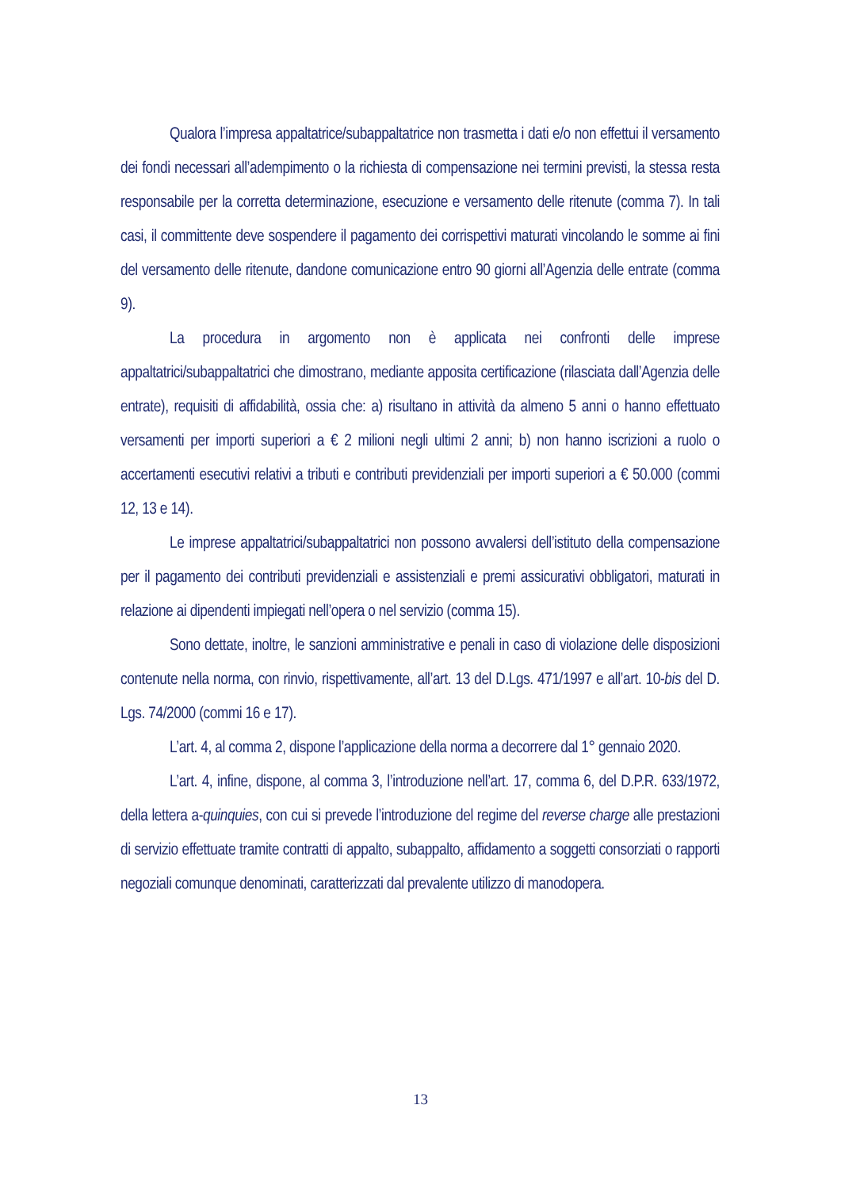Qualora l’impresa appaltatrice/subappaltatrice non trasmetta i dati e/o non effettui il versamento dei fondi necessari all’adempimento o la richiesta di compensazione nei termini previsti, la stessa resta responsabile per la corretta determinazione, esecuzione e versamento delle ritenute (comma 7). In tali casi, il committente deve sospendere il pagamento dei corrispettivi maturati vincolando le somme ai fini del versamento delle ritenute, dandone comunicazione entro 90 giorni all’Agenzia delle entrate (comma 9).
La procedura in argomento non è applicata nei confronti delle imprese appaltatrici/subappaltatrici che dimostrano, mediante apposita certificazione (rilasciata dall’Agenzia delle entrate), requisiti di affidabilità, ossia che: a) risultano in attività da almeno 5 anni o hanno effettuato versamenti per importi superiori a € 2 milioni negli ultimi 2 anni; b) non hanno iscrizioni a ruolo o accertamenti esecutivi relativi a tributi e contributi previdenziali per importi superiori a € 50.000 (commi 12, 13 e 14).
Le imprese appaltatrici/subappaltatrici non possono avvalersi dell’istituto della compensazione per il pagamento dei contributi previdenziali e assistenziali e premi assicurativi obbligatori, maturati in relazione ai dipendenti impiegati nell’opera o nel servizio (comma 15).
Sono dettate, inoltre, le sanzioni amministrative e penali in caso di violazione delle disposizioni contenute nella norma, con rinvio, rispettivamente, all’art. 13 del D.Lgs. 471/1997 e all’art. 10-bis del D. Lgs. 74/2000 (commi 16 e 17).
L’art. 4, al comma 2, dispone l’applicazione della norma a decorrere dal 1° gennaio 2020.
L’art. 4, infine, dispone, al comma 3, l’introduzione nell’art. 17, comma 6, del D.P.R. 633/1972, della lettera a-quinquies, con cui si prevede l’introduzione del regime del reverse charge alle prestazioni di servizio effettuate tramite contratti di appalto, subappalto, affidamento a soggetti consorziati o rapporti negoziali comunque denominati, caratterizzati dal prevalente utilizzo di manodopera.
13